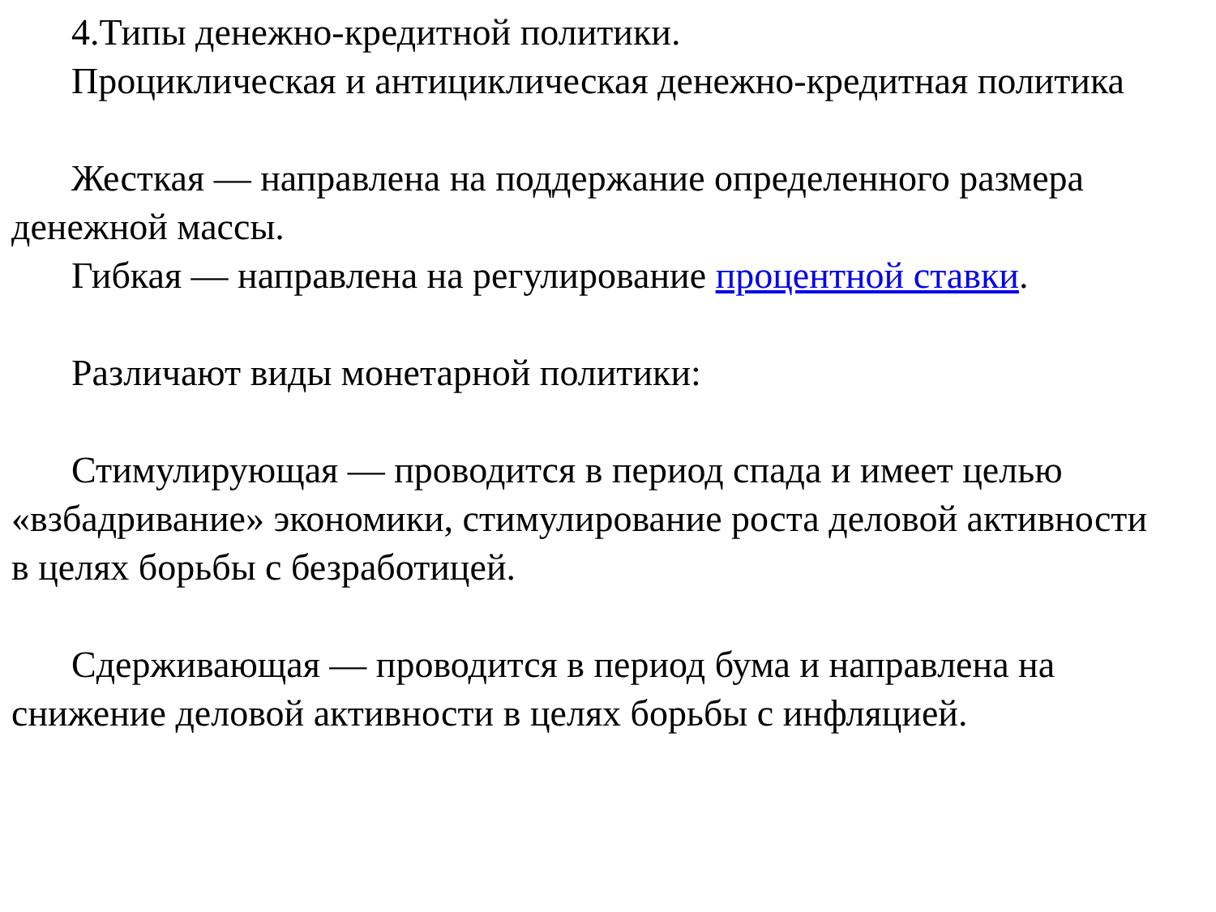4.Типы денежно-кредитной политики.
Проциклическая и антициклическая денежно-кредитная политика
Жесткая — направлена на поддержание определенного размера денежной массы.
Гибкая — направлена на регулирование процентной ставки.
Различают виды монетарной политики:
Стимулирующая — проводится в период спада и имеет целью «взбадривание» экономики, стимулирование роста деловой активности в целях борьбы с безработицей.
Сдерживающая — проводится в период бума и направлена на снижение деловой активности в целях борьбы с инфляцией.